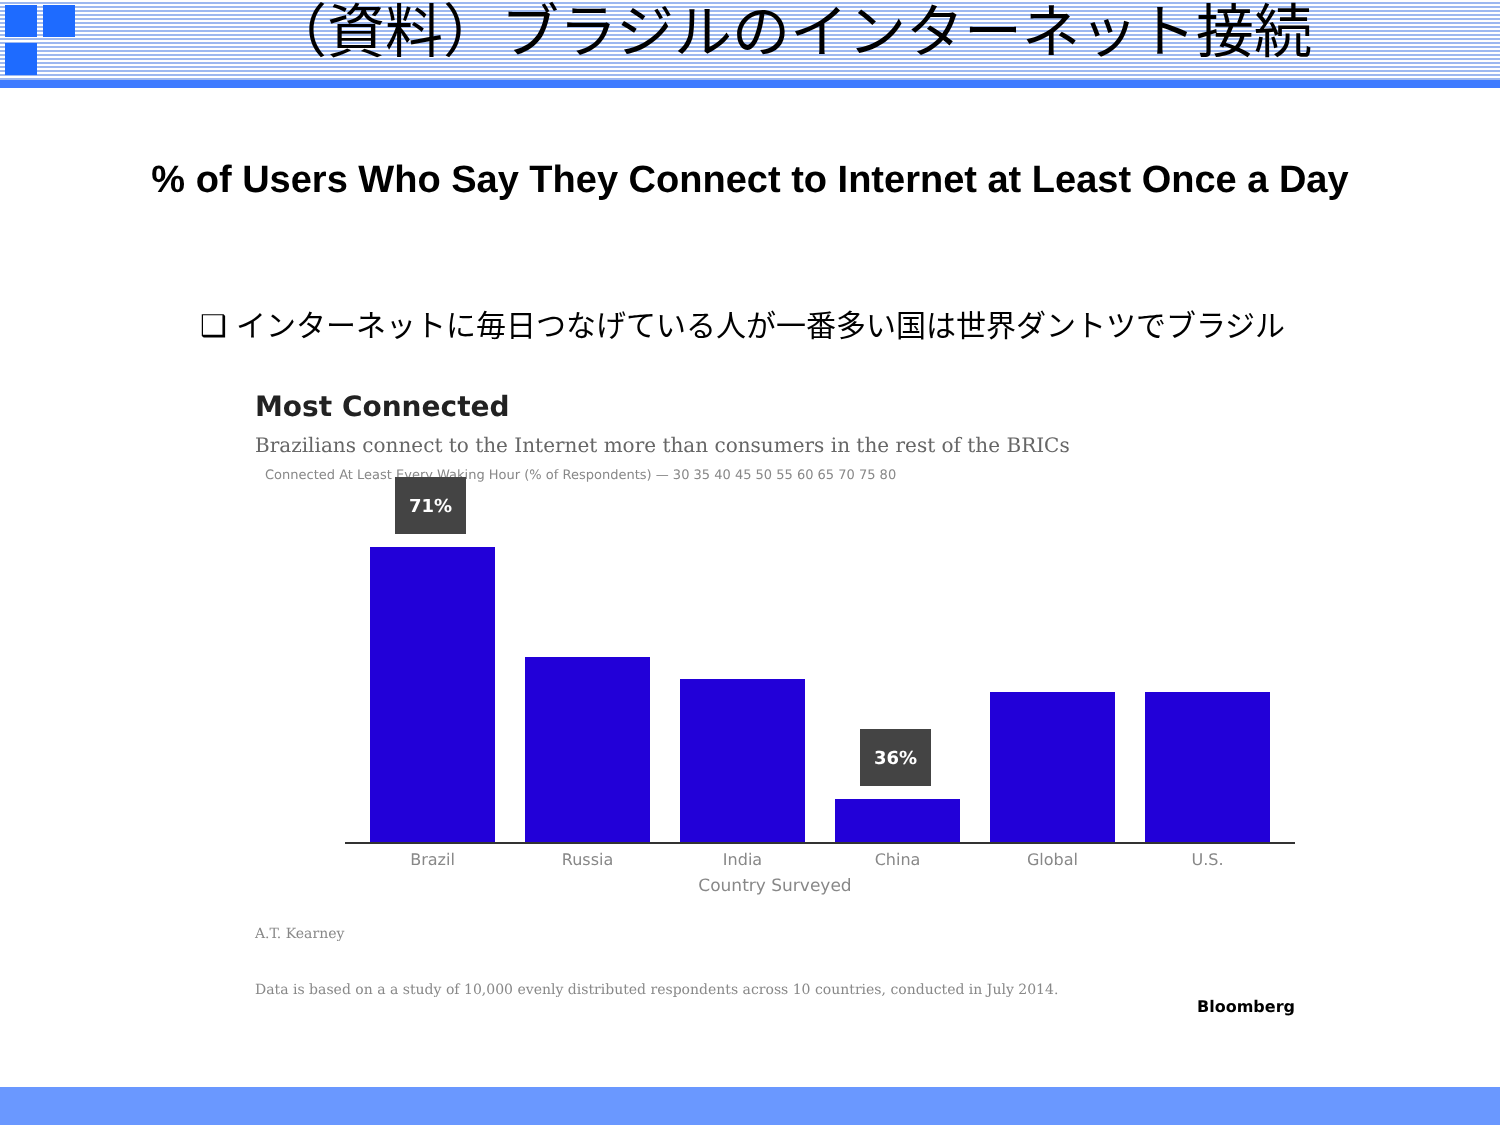（資料）ブラジルのインターネット接続
% of Users Who Say They Connect to Internet at Least Once a Day
❑ インターネットに毎日つなげている人が一番多い国は世界ダントツでブラジル
Most Connected
Brazilians connect to the Internet more than consumers in the rest of the BRICs
Connected At Least Every Waking Hour (% of Respondents) — 30 35 40 45 50 55 60 65 70 75 80
71%
36%
Brazil Russia India China Global U.S.
Country Surveyed
A.T. Kearney
Data is based on a a study of 10,000 evenly distributed respondents across 10 countries, conducted in July 2014. Bloomberg